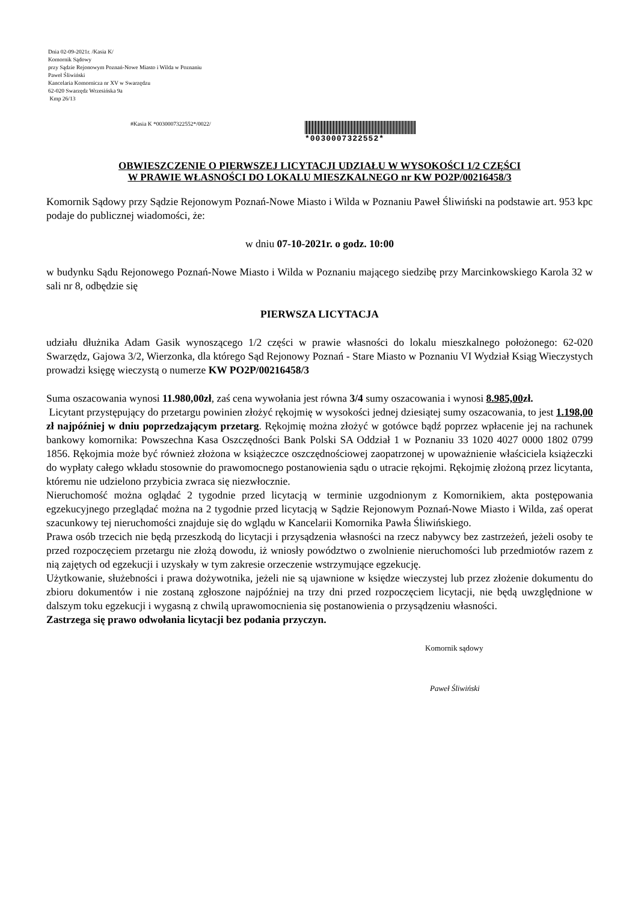Dnia 02-09-2021r. /Kasia K/
Komornik Sądowy
przy Sądzie Rejonowym Poznań-Nowe Miasto i Wilda w Poznaniu
Paweł Śliwiński
Kancelaria Komornicza nr XV w Swarzędzu
62-020 Swarzędz Wrzesińska 9a
Kmp 26/13
#Kasia K *0030007322552*/0022/
*0030007322552*
OBWIESZCZENIE O PIERWSZEJ LICYTACJI UDZIAŁU W WYSOKOŚCI 1/2 CZĘŚCI
W PRAWIE WŁASNOŚCI DO LOKALU MIESZKALNEGO nr KW PO2P/00216458/3
Komornik Sądowy przy Sądzie Rejonowym Poznań-Nowe Miasto i Wilda w Poznaniu Paweł Śliwiński na podstawie art. 953 kpc podaje do publicznej wiadomości, że:
w dniu 07-10-2021r. o godz. 10:00
w budynku Sądu Rejonowego Poznań-Nowe Miasto i Wilda w Poznaniu mającego siedzibę przy Marcinkowskiego Karola 32 w sali nr 8, odbędzie się
PIERWSZA LICYTACJA
udziału dłużnika Adam Gasik wynoszącego 1/2 części w prawie własności do lokalu mieszkalnego położonego: 62-020 Swarzędz, Gajowa 3/2, Wierzonka, dla którego Sąd Rejonowy Poznań - Stare Miasto w Poznaniu VI Wydział Ksiąg Wieczystych prowadzi księgę wieczystą o numerze KW PO2P/00216458/3
Suma oszacowania wynosi 11.980,00zł, zaś cena wywołania jest równa 3/4 sumy oszacowania i wynosi 8.985,00zł.
Licytant przystępujący do przetargu powinien złożyć rękojmię w wysokości jednej dziesiątej sumy oszacowania, to jest 1.198,00 zł najpóźniej w dniu poprzedzającym przetarg. Rękojmię można złożyć w gotówce bądź poprzez wpłacenie jej na rachunek bankowy komornika: Powszechna Kasa Oszczędności Bank Polski SA Oddział 1 w Poznaniu 33 1020 4027 0000 1802 0799 1856. Rękojmia może być również złożona w książeczce oszczędnościowej zaopatrzonej w upoważnienie właściciela książeczki do wypłaty całego wkładu stosownie do prawomocnego postanowienia sądu o utracie rękojmi. Rękojmię złożoną przez licytanta, któremu nie udzielono przybicia zwraca się niezwłocznie.
Nieruchomość można oglądać 2 tygodnie przed licytacją w terminie uzgodnionym z Komornikiem, akta postępowania egzekucyjnego przeglądać można na 2 tygodnie przed licytacją w Sądzie Rejonowym Poznań-Nowe Miasto i Wilda, zaś operat szacunkowy tej nieruchomości znajduje się do wglądu w Kancelarii Komornika Pawła Śliwińskiego.
Prawa osób trzecich nie będą przeszkodą do licytacji i przysądzenia własności na rzecz nabywcy bez zastrzeżeń, jeżeli osoby te przed rozpoczęciem przetargu nie złożą dowodu, iż wniosły powództwo o zwolnienie nieruchomości lub przedmiotów razem z nią zajętych od egzekucji i uzyskały w tym zakresie orzeczenie wstrzymujące egzekucję.
Użytkowanie, służebności i prawa dożywotnika, jeżeli nie są ujawnione w księdze wieczystej lub przez złożenie dokumentu do zbioru dokumentów i nie zostaną zgłoszone najpóźniej na trzy dni przed rozpoczęciem licytacji, nie będą uwzględnione w dalszym toku egzekucji i wygasną z chwilą uprawomocnienia się postanowienia o przysądzeniu własności.
Zastrzega się prawo odwołania licytacji bez podania przyczyn.
Komornik sądowy
Paweł Śliwiński